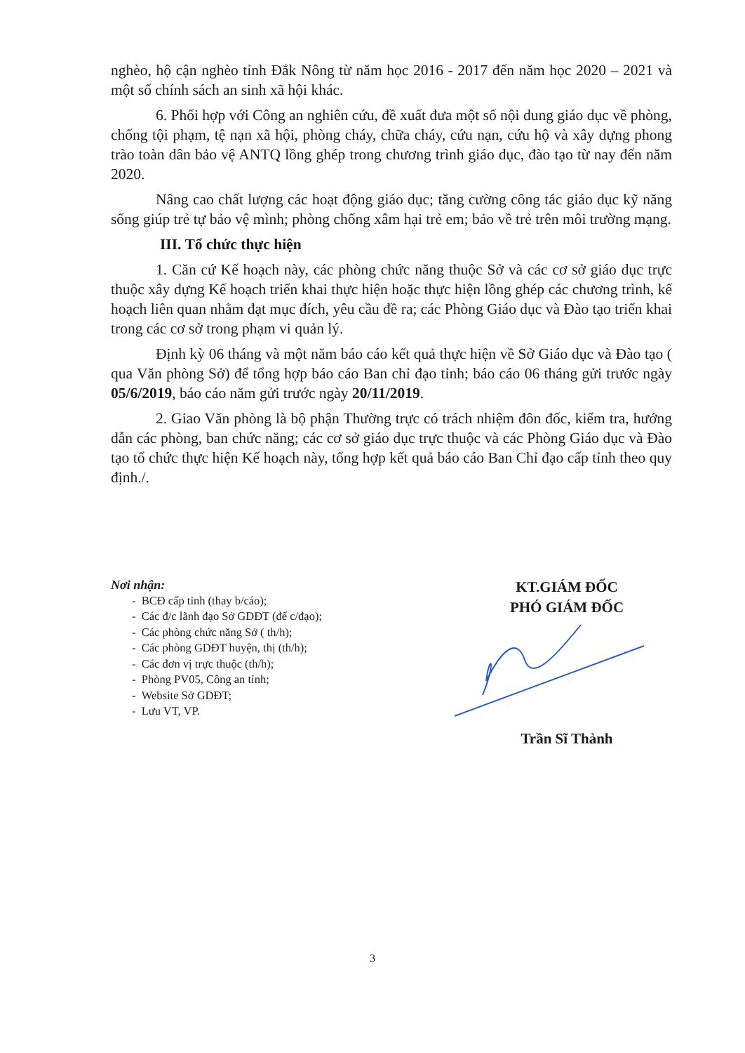nghèo, hộ cận nghèo tỉnh Đắk Nông từ năm học 2016 - 2017 đến năm học 2020 – 2021 và một số chính sách an sinh xã hội khác.
6. Phối hợp với Công an nghiên cứu, đề xuất đưa một số nội dung giáo dục về phòng, chống tội phạm, tệ nạn xã hội, phòng cháy, chữa cháy, cứu nạn, cứu hộ và xây dựng phong trào toàn dân bảo vệ ANTQ lồng ghép trong chương trình giáo dục, đào tạo từ nay đến năm 2020.
Nâng cao chất lượng các hoạt động giáo dục; tăng cường công tác giáo dục kỹ năng sống giúp trẻ tự bảo vệ mình; phòng chống xâm hại trẻ em; bảo về trẻ trên môi trường mạng.
III. Tổ chức thực hiện
1. Căn cứ Kế hoạch này, các phòng chức năng thuộc Sở và các cơ sở giáo dục trực thuộc xây dựng Kế hoạch triển khai thực hiện hoặc thực hiện lồng ghép các chương trình, kế hoạch liên quan nhằm đạt mục đích, yêu cầu đề ra; các Phòng Giáo dục và Đào tạo triển khai trong các cơ sở trong phạm vi quản lý.
Định kỳ 06 tháng và một năm báo cáo kết quả thực hiện về Sở Giáo dục và Đào tạo ( qua Văn phòng Sở) để tổng hợp báo cáo Ban chỉ đạo tỉnh; báo cáo 06 tháng gửi trước ngày 05/6/2019, báo cáo năm gửi trước ngày 20/11/2019.
2. Giao Văn phòng là bộ phận Thường trực có trách nhiệm đôn đốc, kiểm tra, hướng dẫn các phòng, ban chức năng; các cơ sở giáo dục trực thuộc và các Phòng Giáo dục và Đào tạo tổ chức thực hiện Kế hoạch này, tổng hợp kết quả báo cáo Ban Chỉ đạo cấp tỉnh theo quy định./.
Nơi nhận:
- BCĐ cấp tỉnh (thay b/cáo);
- Các đ/c lãnh đạo Sở GDĐT (để c/đạo);
- Các phòng chức năng Sở ( th/h);
- Các phòng GDĐT huyện, thị (th/h);
- Các đơn vị trực thuộc (th/h);
- Phòng PV05, Công an tỉnh;
- Website Sở GDĐT;
- Lưu VT, VP.
KT.GIÁM ĐỐC
PHÓ GIÁM ĐỐC
Trần Sĩ Thành
3